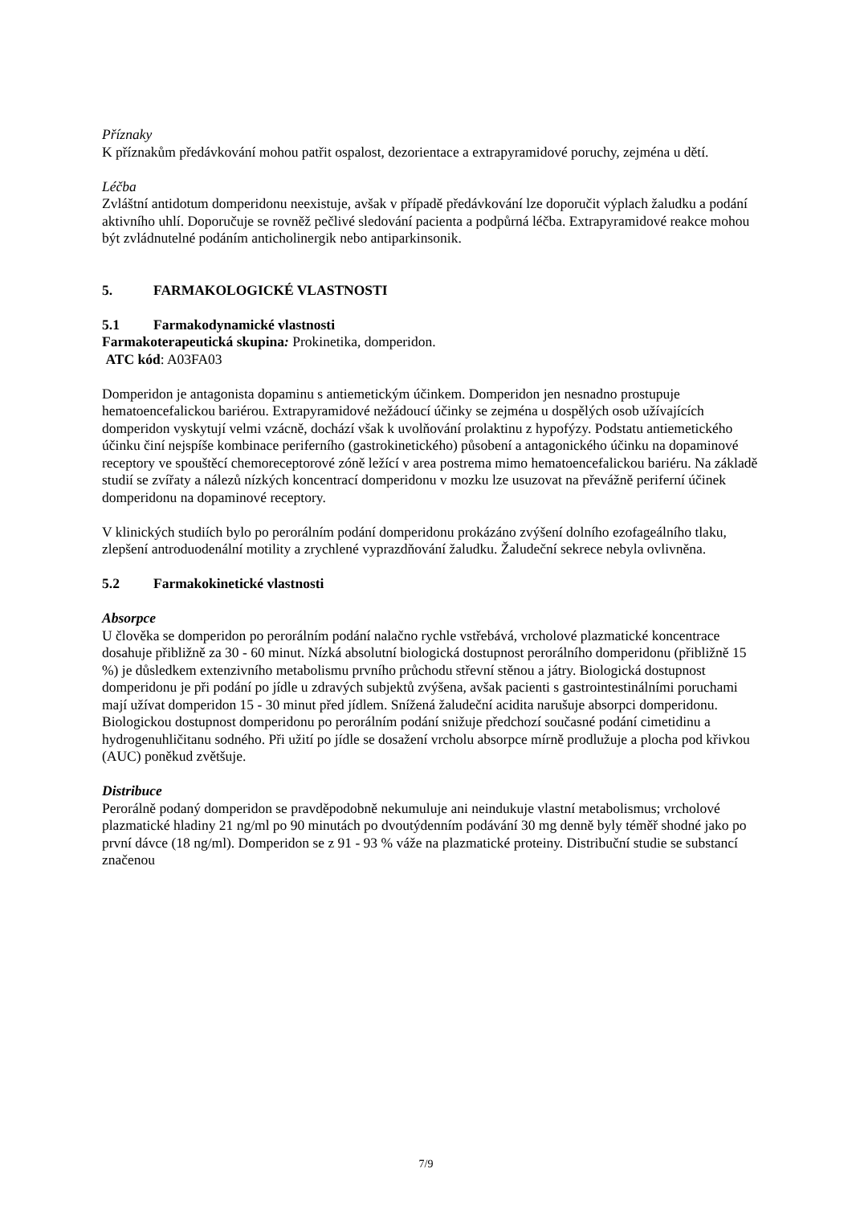Příznaky
K příznakům předávkování mohou patřit ospalost, dezorientace a extrapyramidové poruchy, zejména u dětí.
Léčba
Zvláštní antidotum domperidonu neexistuje, avšak v případě předávkování lze doporučit výplach žaludku a podání aktivního uhlí. Doporučuje se rovněž pečlivé sledování pacienta a podpůrná léčba. Extrapyramidové reakce mohou být zvládnutelné podáním anticholinergik nebo antiparkinsonik.
5. FARMAKOLOGICKÉ VLASTNOSTI
5.1 Farmakodynamické vlastnosti
Farmakoterapeutická skupina: Prokinetika, domperidon.
ATC kód: A03FA03
Domperidon je antagonista dopaminu s antiemetickým účinkem. Domperidon jen nesnadno prostupuje hematoencefalickou bariérou. Extrapyramidové nežádoucí účinky se zejména u dospělých osob užívajících domperidon vyskytují velmi vzácně, dochází však k uvolňování prolaktinu z hypofýzy. Podstatu antiemetického účinku činí nejspíše kombinace periferního (gastrokinetického) působení a antagonického účinku na dopaminové receptory ve spouštěcí chemoreceptorové zóně ležící v area postrema mimo hematoencefalickou bariéru. Na základě studií se zvířaty a nálezů nízkých koncentrací domperidonu v mozku lze usuzovat na převážně periferní účinek domperidonu na dopaminové receptory.
V klinických studiích bylo po perorálním podání domperidonu prokázáno zvýšení dolního ezofageálního tlaku, zlepšení antroduodenální motility a zrychlené vyprazdňování žaludku. Žaludeční sekrece nebyla ovlivněna.
5.2 Farmakokinetické vlastnosti
Absorpce
U člověka se domperidon po perorálním podání nalačno rychle vstřebává, vrcholové plazmatické koncentrace dosahuje přibližně za 30 - 60 minut. Nízká absolutní biologická dostupnost perorálního domperidonu (přibližně 15 %) je důsledkem extenzivního metabolismu prvního průchodu střevní stěnou a játry. Biologická dostupnost domperidonu je při podání po jídle u zdravých subjektů zvýšena, avšak pacienti s gastrointestinálními poruchami mají užívat domperidon 15 - 30 minut před jídlem. Snížená žaludeční acidita narušuje absorpci domperidonu. Biologickou dostupnost domperidonu po perorálním podání snižuje předchozí současné podání cimetidinu a hydrogenuhličitanu sodného. Při užití po jídle se dosažení vrcholu absorpce mírně prodlužuje a plocha pod křivkou (AUC) poněkud zvětšuje.
Distribuce
Perorálně podaný domperidon se pravděpodobně nekumuluje ani neindukuje vlastní metabolismus; vrcholové plazmatické hladiny 21 ng/ml po 90 minutách po dvoutýdenním podávání 30 mg denně byly téměř shodné jako po první dávce (18 ng/ml). Domperidon se z 91 - 93 % váže na plazmatické proteiny. Distribuční studie se substancí značenou
7/9